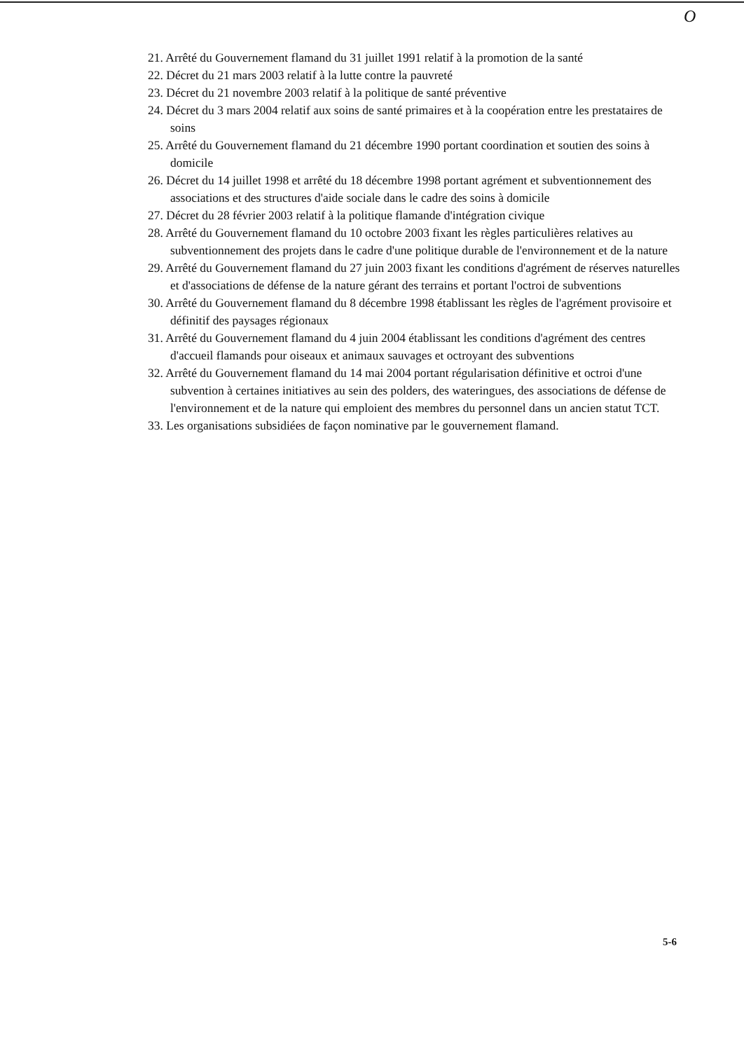O
21. Arrêté du Gouvernement flamand du 31 juillet 1991 relatif à la promotion de la santé
22. Décret du 21 mars 2003 relatif à la lutte contre la pauvreté
23. Décret du 21 novembre 2003 relatif à la politique de santé préventive
24. Décret du 3 mars 2004 relatif aux soins de santé primaires et à la coopération entre les prestataires de soins
25. Arrêté du Gouvernement flamand du 21 décembre 1990 portant coordination et soutien des soins à domicile
26. Décret du 14 juillet 1998 et arrêté du 18 décembre 1998 portant agrément et subventionnement des associations et des structures d'aide sociale dans le cadre des soins à domicile
27. Décret du 28 février 2003 relatif à la politique flamande d'intégration civique
28. Arrêté du Gouvernement flamand du 10 octobre 2003 fixant les règles particulières relatives au subventionnement des projets dans le cadre d'une politique durable de l'environnement et de la nature
29. Arrêté du Gouvernement flamand du 27 juin 2003 fixant les conditions d'agrément de réserves naturelles et d'associations de défense de la nature gérant des terrains et portant l'octroi de subventions
30. Arrêté du Gouvernement flamand du 8 décembre 1998 établissant les règles de l'agrément provisoire et définitif des paysages régionaux
31. Arrêté du Gouvernement flamand du 4 juin 2004 établissant les conditions d'agrément des centres d'accueil flamands pour oiseaux et animaux sauvages et octroyant des subventions
32. Arrêté du Gouvernement flamand du 14 mai 2004 portant régularisation définitive et octroi d'une subvention à certaines initiatives au sein des polders, des wateringues, des associations de défense de l'environnement et de la nature qui emploient des membres du personnel dans un ancien statut TCT.
33. Les organisations subsidiées de façon nominative par le gouvernement flamand.
5-6